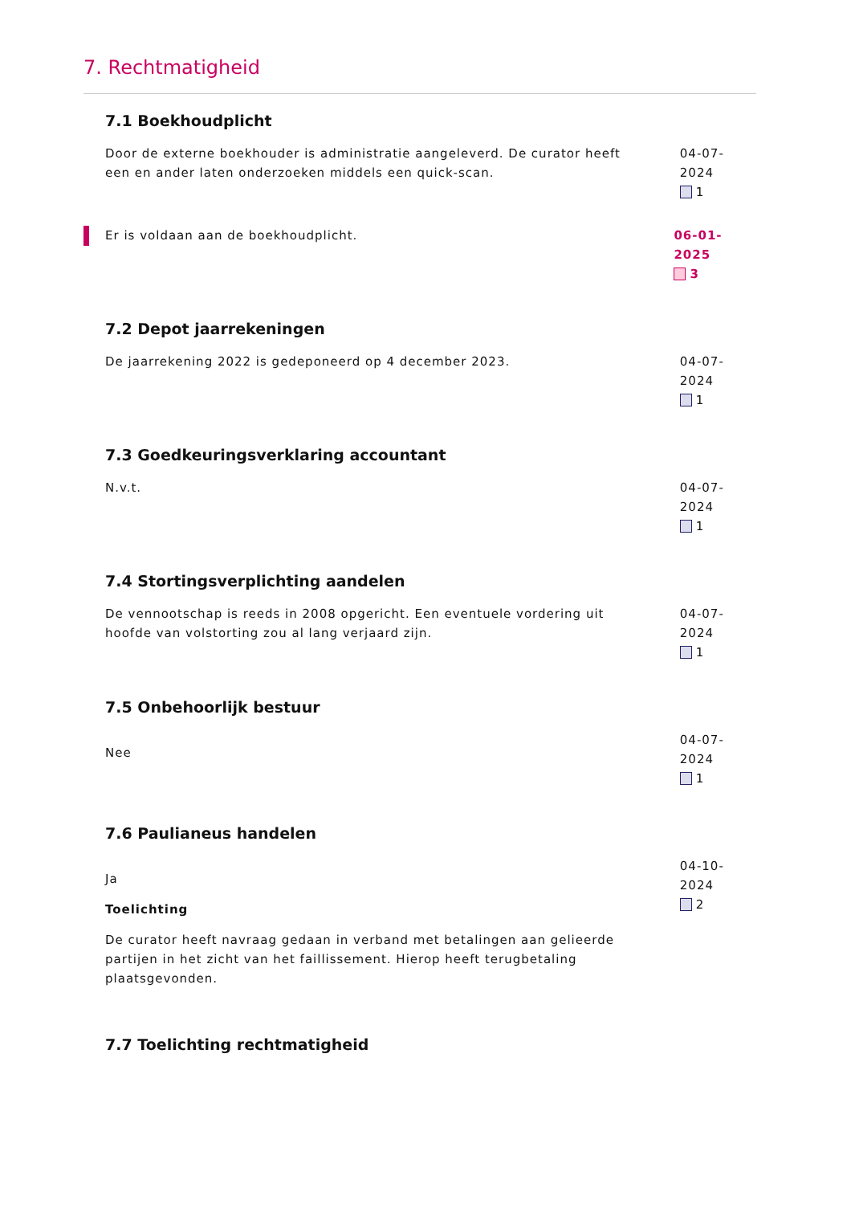7. Rechtmatigheid
7.1 Boekhoudplicht
Door de externe boekhouder is administratie aangeleverd. De curator heeft een en ander laten onderzoeken middels een quick-scan.
04-07-2024
1
Er is voldaan aan de boekhoudplicht. 06-01-2025
3
7.2 Depot jaarrekeningen
De jaarrekening 2022 is gedeponeerd op 4 december 2023. 04-07-2024
1
7.3 Goedkeuringsverklaring accountant
N.v.t. 04-07-2024
1
7.4 Stortingsverplichting aandelen
De vennootschap is reeds in 2008 opgericht. Een eventuele vordering uit hoofde van volstorting zou al lang verjaard zijn.
04-07-2024
1
7.5 Onbehoorlijk bestuur
Nee
04-07-2024
1
7.6 Paulianeus handelen
Ja
Toelichting
De curator heeft navraag gedaan in verband met betalingen aan gelieerde partijen in het zicht van het faillissement. Hierop heeft terugbetaling plaatsgevonden.
04-10-2024
2
7.7 Toelichting rechtmatigheid